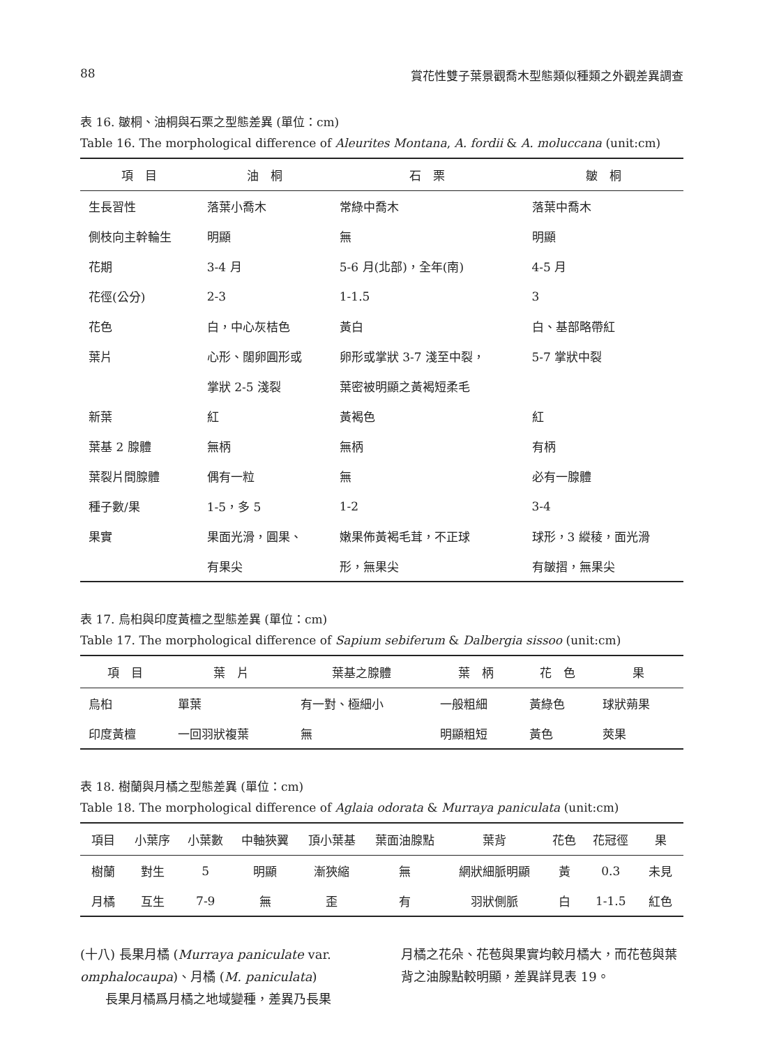88 賞花性雙子葉景觀喬木型態類似種類之外觀差異調查
表 16. 皺桐、油桐與石栗之型態差異 (單位：cm)
Table 16. The morphological difference of Aleurites Montana, A. fordii & A. moluccana (unit:cm)
| 項 目 | 油 桐 | 石 栗 | 皺 桐 |
| --- | --- | --- | --- |
| 生長習性 | 落葉小喬木 | 常綠中喬木 | 落葉中喬木 |
| 側枝向主幹輪生 | 明顯 | 無 | 明顯 |
| 花期 | 3-4 月 | 5-6 月(北部)，全年(南) | 4-5 月 |
| 花徑(公分) | 2-3 | 1-1.5 | 3 |
| 花色 | 白，中心灰桔色 | 黃白 | 白、基部略帶紅 |
| 葉片 | 心形、闊卵圓形或 | 卵形或掌狀 3-7 淺至中裂， | 5-7 掌狀中裂 |
| | 掌狀 2-5 淺裂 | 葉密被明顯之黃褐短柔毛 | |
| 新葉 | 紅 | 黃褐色 | 紅 |
| 葉基 2 腺體 | 無柄 | 無柄 | 有柄 |
| 葉裂片間腺體 | 偶有一粒 | 無 | 必有一腺體 |
| 種子數/果 | 1-5，多 5 | 1-2 | 3-4 |
| 果實 | 果面光滑，圓果、 | 嫩果佈黃褐毛茸，不正球 | 球形，3 縱稜，面光滑 |
| | 有果尖 | 形，無果尖 | 有皺摺，無果尖 |
表 17. 烏桕與印度黃檀之型態差異 (單位：cm)
Table 17. The morphological difference of Sapium sebiferum & Dalbergia sissoo (unit:cm)
| 項 目 | 葉 片 | 葉基之腺體 | 葉 柄 | 花 色 | 果 |
| --- | --- | --- | --- | --- | --- |
| 烏桕 | 單葉 | 有一對、極細小 | 一般粗細 | 黃綠色 | 球狀蒴果 |
| 印度黃檀 | 一回羽狀複葉 | 無 | 明顯粗短 | 黃色 | 莢果 |
表 18. 樹蘭與月橘之型態差異 (單位：cm)
Table 18. The morphological difference of Aglaia odorata & Murraya paniculata (unit:cm)
| 項目 | 小葉序 | 小葉數 | 中軸狹翼 | 頂小葉基 | 葉面油腺點 | 葉背 | 花色 | 花冠徑 | 果 |
| --- | --- | --- | --- | --- | --- | --- | --- | --- | --- |
| 樹蘭 | 對生 | 5 | 明顯 | 漸狹縮 | 無 | 網狀細脈明顯 | 黃 | 0.3 | 未見 |
| 月橘 | 互生 | 7-9 | 無 | 歪 | 有 | 羽狀側脈 | 白 | 1-1.5 | 紅色 |
(十八) 長果月橘 (Murraya paniculate var. omphalocaupa)、月橘 (M. paniculata)
　　長果月橘爲月橘之地域變種，差異乃長果
月橘之花朵、花苞與果實均較月橘大，而花苞與葉背之油腺點較明顯，差異詳見表 19。